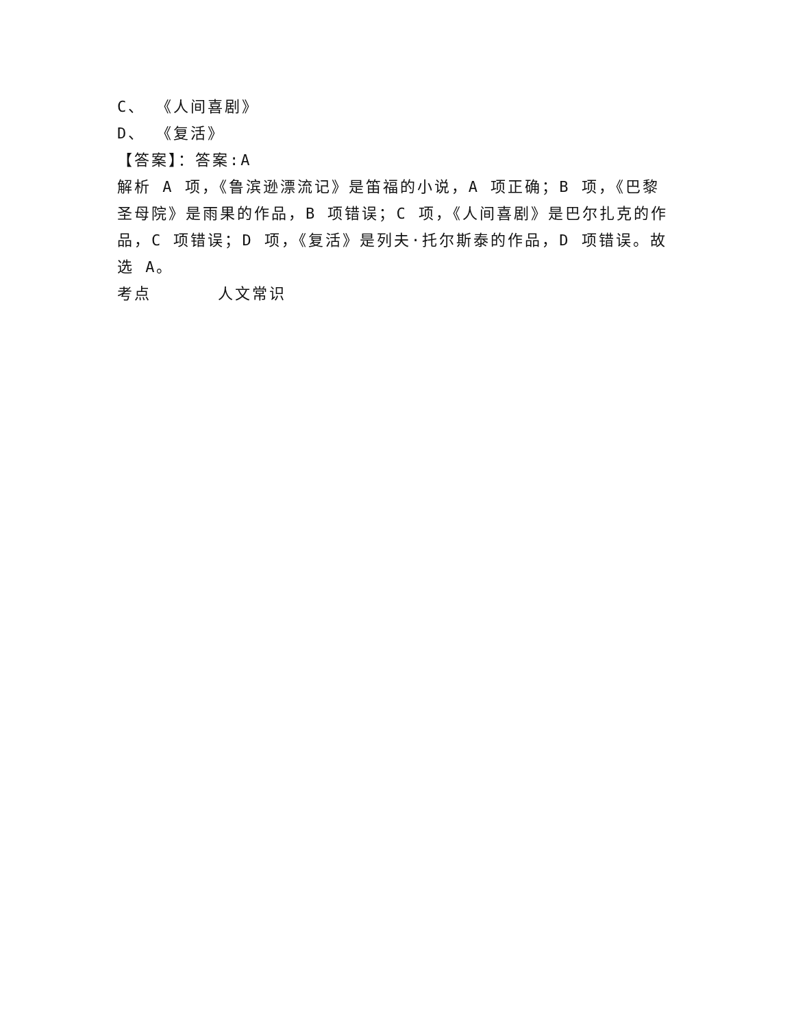C、 《人间喜剧》
D、 《复活》
【答案】：答案:A
解析 A 项，《鲁滨逊漂流记》是笛福的小说，A 项正确；B 项，《巴黎圣母院》是雨果的作品，B 项错误；C 项，《人间喜剧》是巴尔扎克的作品，C 项错误；D 项，《复活》是列夫·托尔斯泰的作品，D 项错误。故选 A。
考点 人文常识